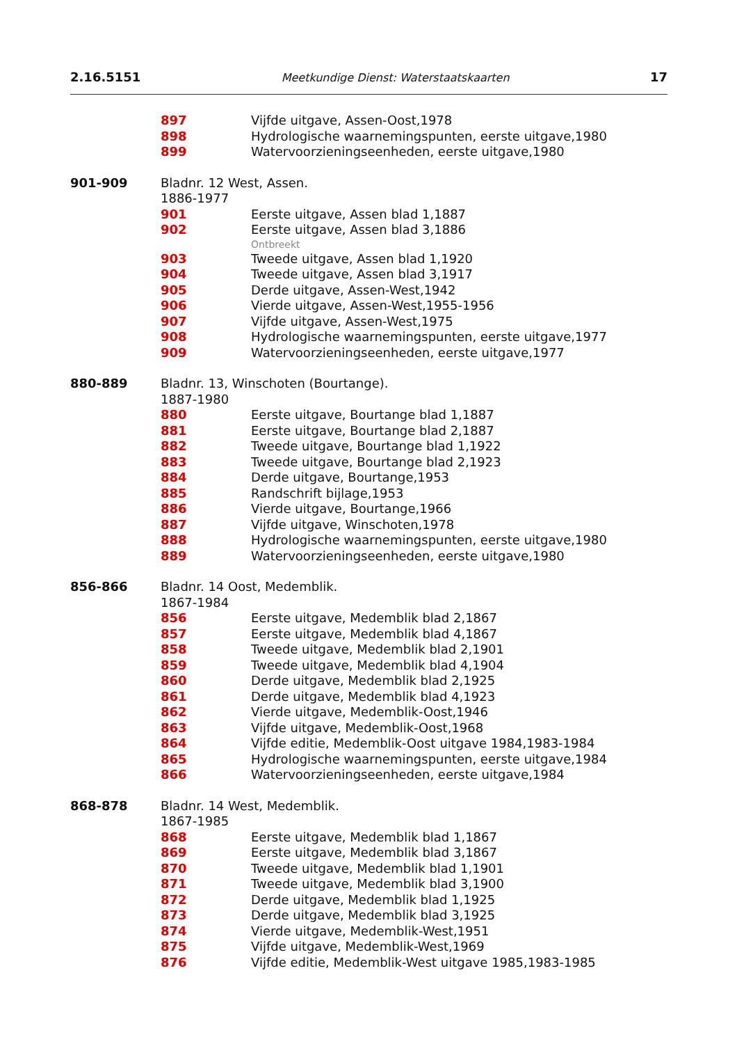2.16.5151 Meetkundige Dienst: Waterstaatskaarten 17
897 Vijfde uitgave, Assen-Oost,1978
898 Hydrologische waarnemingspunten, eerste uitgave,1980
899 Watervoorzieningseenheden, eerste uitgave,1980
901-909 Bladnr. 12 West, Assen.
1886-1977
901 Eerste uitgave, Assen blad 1,1887
902 Eerste uitgave, Assen blad 3,1886
Ontbreekt
903 Tweede uitgave, Assen blad 1,1920
904 Tweede uitgave, Assen blad 3,1917
905 Derde uitgave, Assen-West,1942
906 Vierde uitgave, Assen-West,1955-1956
907 Vijfde uitgave, Assen-West,1975
908 Hydrologische waarnemingspunten, eerste uitgave,1977
909 Watervoorzieningseenheden, eerste uitgave,1977
880-889 Bladnr. 13, Winschoten (Bourtange).
1887-1980
880 Eerste uitgave, Bourtange blad 1,1887
881 Eerste uitgave, Bourtange blad 2,1887
882 Tweede uitgave, Bourtange blad 1,1922
883 Tweede uitgave, Bourtange blad 2,1923
884 Derde uitgave, Bourtange,1953
885 Randschrift bijlage,1953
886 Vierde uitgave, Bourtange,1966
887 Vijfde uitgave, Winschoten,1978
888 Hydrologische waarnemingspunten, eerste uitgave,1980
889 Watervoorzieningseenheden, eerste uitgave,1980
856-866 Bladnr. 14 Oost, Medemblik.
1867-1984
856 Eerste uitgave, Medemblik blad 2,1867
857 Eerste uitgave, Medemblik blad 4,1867
858 Tweede uitgave, Medemblik blad 2,1901
859 Tweede uitgave, Medemblik blad 4,1904
860 Derde uitgave, Medemblik blad 2,1925
861 Derde uitgave, Medemblik blad 4,1923
862 Vierde uitgave, Medemblik-Oost,1946
863 Vijfde uitgave, Medemblik-Oost,1968
864 Vijfde editie, Medemblik-Oost uitgave 1984,1983-1984
865 Hydrologische waarnemingspunten, eerste uitgave,1984
866 Watervoorzieningseenheden, eerste uitgave,1984
868-878 Bladnr. 14 West, Medemblik.
1867-1985
868 Eerste uitgave, Medemblik blad 1,1867
869 Eerste uitgave, Medemblik blad 3,1867
870 Tweede uitgave, Medemblik blad 1,1901
871 Tweede uitgave, Medemblik blad 3,1900
872 Derde uitgave, Medemblik blad 1,1925
873 Derde uitgave, Medemblik blad 3,1925
874 Vierde uitgave, Medemblik-West,1951
875 Vijfde uitgave, Medemblik-West,1969
876 Vijfde editie, Medemblik-West uitgave 1985,1983-1985